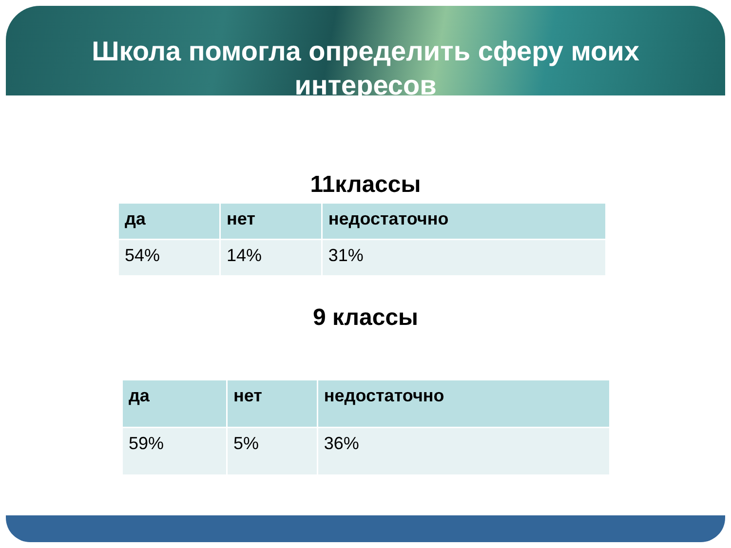Школа помогла определить сферу моих интересов
11классы
| да | нет | недостаточно |
| --- | --- | --- |
| 54% | 14% | 31% |
9 классы
| да | нет | недостаточно |
| --- | --- | --- |
| 59% | 5% | 36% |